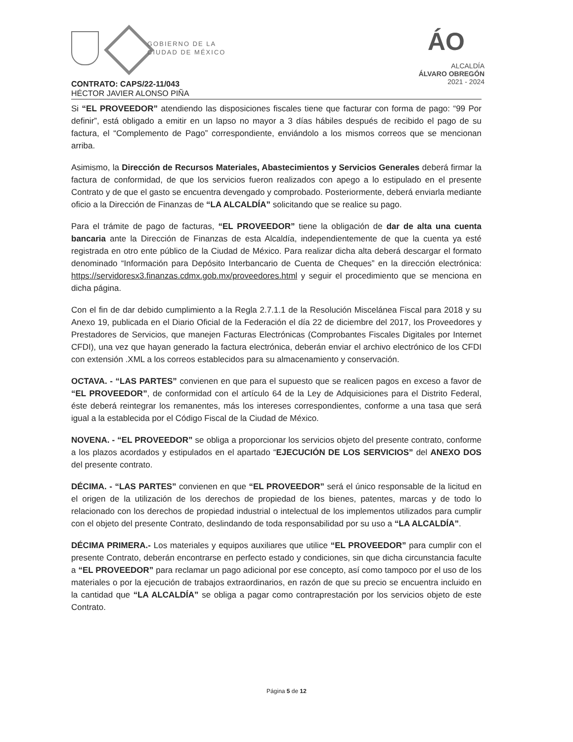GOBIERNO DE LA
CIUDAD DE MÉXICO
ÁO
ALCALDÍA
ÁLVARO OBREGÓN
2021 - 2024
CONTRATO: CAPS/22-11/043
HÉCTOR JAVIER ALONSO PIÑA
Si “EL PROVEEDOR” atendiendo las disposiciones fiscales tiene que facturar con forma de pago: “99 Por definir”, está obligado a emitir en un lapso no mayor a 3 días hábiles después de recibido el pago de su factura, el “Complemento de Pago” correspondiente, enviándolo a los mismos correos que se mencionan arriba.
Asimismo, la Dirección de Recursos Materiales, Abastecimientos y Servicios Generales deberá firmar la factura de conformidad, de que los servicios fueron realizados con apego a lo estipulado en el presente Contrato y de que el gasto se encuentra devengado y comprobado. Posteriormente, deberá enviarla mediante oficio a la Dirección de Finanzas de “LA ALCALDÍA” solicitando que se realice su pago.
Para el trámite de pago de facturas, “EL PROVEEDOR” tiene la obligación de dar de alta una cuenta bancaria ante la Dirección de Finanzas de esta Alcaldía, independientemente de que la cuenta ya esté registrada en otro ente público de la Ciudad de México. Para realizar dicha alta deberá descargar el formato denominado “Información para Depósito Interbancario de Cuenta de Cheques” en la dirección electrónica: https://servidoresx3.finanzas.cdmx.gob.mx/proveedores.html y seguir el procedimiento que se menciona en dicha página.
Con el fin de dar debido cumplimiento a la Regla 2.7.1.1 de la Resolución Miscelánea Fiscal para 2018 y su Anexo 19, publicada en el Diario Oficial de la Federación el día 22 de diciembre del 2017, los Proveedores y Prestadores de Servicios, que manejen Facturas Electrónicas (Comprobantes Fiscales Digitales por Internet CFDI), una vez que hayan generado la factura electrónica, deberán enviar el archivo electrónico de los CFDI con extensión .XML a los correos establecidos para su almacenamiento y conservación.
OCTAVA. - “LAS PARTES” convienen en que para el supuesto que se realicen pagos en exceso a favor de “EL PROVEEDOR”, de conformidad con el artículo 64 de la Ley de Adquisiciones para el Distrito Federal, éste deberá reintegrar los remanentes, más los intereses correspondientes, conforme a una tasa que será igual a la establecida por el Código Fiscal de la Ciudad de México.
NOVENA. - “EL PROVEEDOR” se obliga a proporcionar los servicios objeto del presente contrato, conforme a los plazos acordados y estipulados en el apartado “EJECUCIÓN DE LOS SERVICIOS” del ANEXO DOS del presente contrato.
DÉCIMA. - “LAS PARTES” convienen en que “EL PROVEEDOR” será el único responsable de la licitud en el origen de la utilización de los derechos de propiedad de los bienes, patentes, marcas y de todo lo relacionado con los derechos de propiedad industrial o intelectual de los implementos utilizados para cumplir con el objeto del presente Contrato, deslindando de toda responsabilidad por su uso a “LA ALCALDÍA”.
DÉCIMA PRIMERA.- Los materiales y equipos auxiliares que utilice “EL PROVEEDOR” para cumplir con el presente Contrato, deberán encontrarse en perfecto estado y condiciones, sin que dicha circunstancia faculte a “EL PROVEEDOR” para reclamar un pago adicional por ese concepto, así como tampoco por el uso de los materiales o por la ejecución de trabajos extraordinarios, en razón de que su precio se encuentra incluido en la cantidad que “LA ALCALDÍA” se obliga a pagar como contraprestación por los servicios objeto de este Contrato.
Página 5 de 12